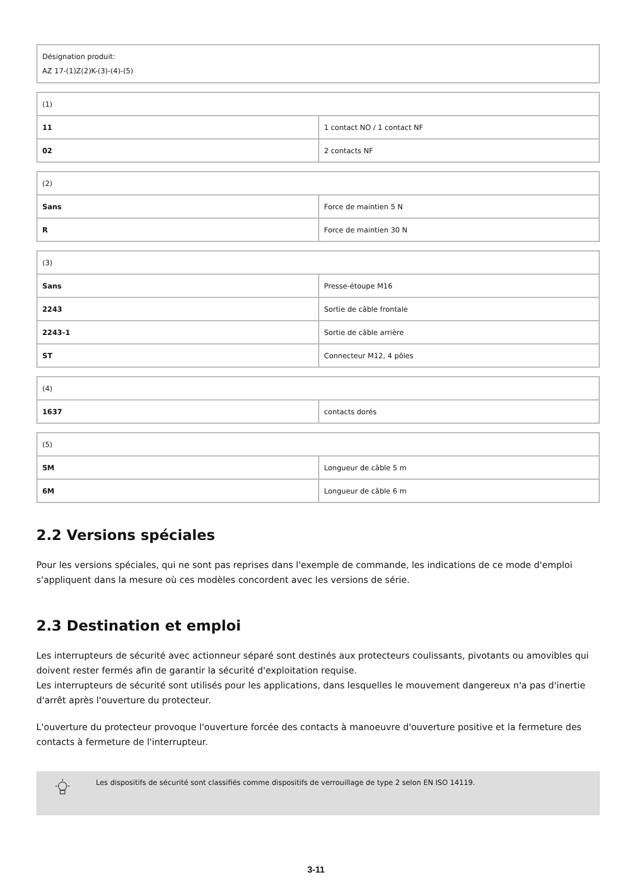| Désignation produit: AZ 17-(1)Z(2)K-(3)-(4)-(5) |
| (1) | |
| 11 | 1 contact NO / 1 contact NF |
| 02 | 2 contacts NF |
| (2) | |
| Sans | Force de maintien 5 N |
| R | Force de maintien 30 N |
| (3) | |
| Sans | Presse-étoupe M16 |
| 2243 | Sortie de câble frontale |
| 2243-1 | Sortie de câble arrière |
| ST | Connecteur M12, 4 pôles |
| (4) | |
| 1637 | contacts dorés |
| (5) | |
| 5M | Longueur de câble 5 m |
| 6M | Longueur de câble 6 m |
2.2 Versions spéciales
Pour les versions spéciales, qui ne sont pas reprises dans l'exemple de commande, les indications de ce mode d'emploi s'appliquent dans la mesure où ces modèles concordent avec les versions de série.
2.3 Destination et emploi
Les interrupteurs de sécurité avec actionneur séparé sont destinés aux protecteurs coulissants, pivotants ou amovibles qui doivent rester fermés afin de garantir la sécurité d'exploitation requise.
Les interrupteurs de sécurité sont utilisés pour les applications, dans lesquelles le mouvement dangereux n'a pas d'inertie d'arrêt après l'ouverture du protecteur.
L'ouverture du protecteur provoque l'ouverture forcée des contacts à manoeuvre d'ouverture positive et la fermeture des contacts à fermeture de l'interrupteur.
Les dispositifs de sécurité sont classifiés comme dispositifs de verrouillage de type 2 selon EN ISO 14119.
3-11